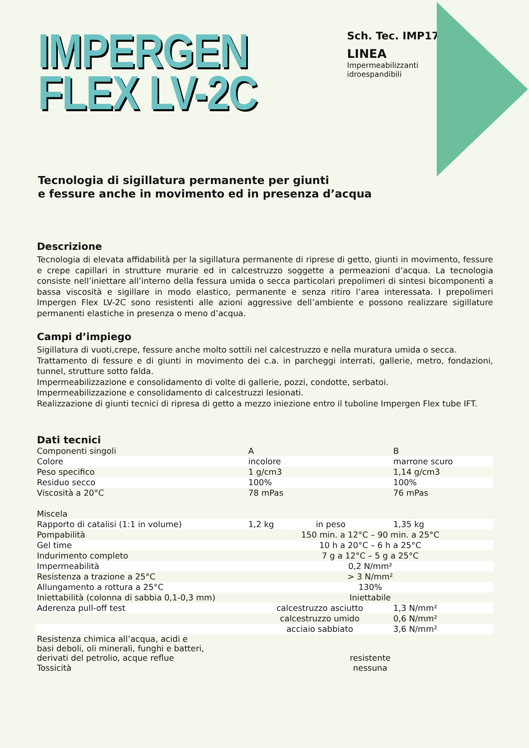IMPERGEN
FLEX LV-2C
Sch. Tec. IMP17b
LINEA
Impermeabilizzanti
idroespandibili
Tecnologia di sigillatura permanente per giunti
e fessure anche in movimento ed in presenza d’acqua
Descrizione
Tecnologia di elevata affidabilità per la sigillatura permanente di riprese di getto, giunti in movimento, fessure e crepe capillari in strutture murarie ed in calcestruzzo soggette a permeazioni d’acqua. La tecnologia consiste nell’iniettare all’interno della fessura umida o secca particolari prepolimeri di sintesi bicomponenti a bassa viscosità e sigillare in modo elastico, permanente e senza ritiro l’area interessata. I prepolimeri Impergen Flex LV-2C sono resistenti alle azioni aggressive dell’ambiente e possono realizzare sigillature permanenti elastiche in presenza o meno d’acqua.
Campi d’impiego
Sigillatura di vuoti,crepe, fessure anche molto sottili nel calcestruzzo e nella muratura umida o secca.
Trattamento di fessure e di giunti in movimento dei c.a. in parcheggi interrati, gallerie, metro, fondazioni, tunnel, strutture sotto falda.
Impermeabilizzazione e consolidamento di volte di gallerie, pozzi, condotte, serbatoi.
Impermeabilizzazione e consolidamento di calcestruzzi lesionati.
Realizzazione di giunti tecnici di ripresa di getto a mezzo iniezione entro il tuboline Impergen Flex tube IFT.
Dati tecnici
| Componenti singoli | A | | B |
| Colore | incolore | | marrone scuro |
| Peso specifico | 1 g/cm3 | | 1,14 g/cm3 |
| Residuo secco | 100% | | 100% |
| Viscosità a 20°C | 78 mPas | | 76 mPas |
| Miscela | | | |
| Rapporto di catalisi (1:1 in volume) | 1,2 kg | in peso | 1,35 kg |
| Pompabilità | 150 min. a 12°C – 90 min. a 25°C | | |
| Gel time | 10 h a 20°C – 6 h a 25°C | | |
| Indurimento completo | 7 g a 12°C – 5 g a 25°C | | |
| Impermeabilità | 0,2 N/mm² | | |
| Resistenza a trazione a 25°C | > 3 N/mm² | | |
| Allungamento a rottura a 25°C | 130% | | |
| Iniettabilità (colonna di sabbia 0,1-0,3 mm) | Iniettabile | | |
| Aderenza pull-off test | calcestruzzo asciutto | | 1,3 N/mm² |
| | calcestruzzo umido | | 0,6 N/mm² |
| | acciaio sabbiato | | 3,6 N/mm² |
| Resistenza chimica all’acqua, acidi e basi deboli, oli minerali, funghi e batteri, derivati del petrolio, acque reflue | resistente | | |
| Tossicità | nessuna | | |